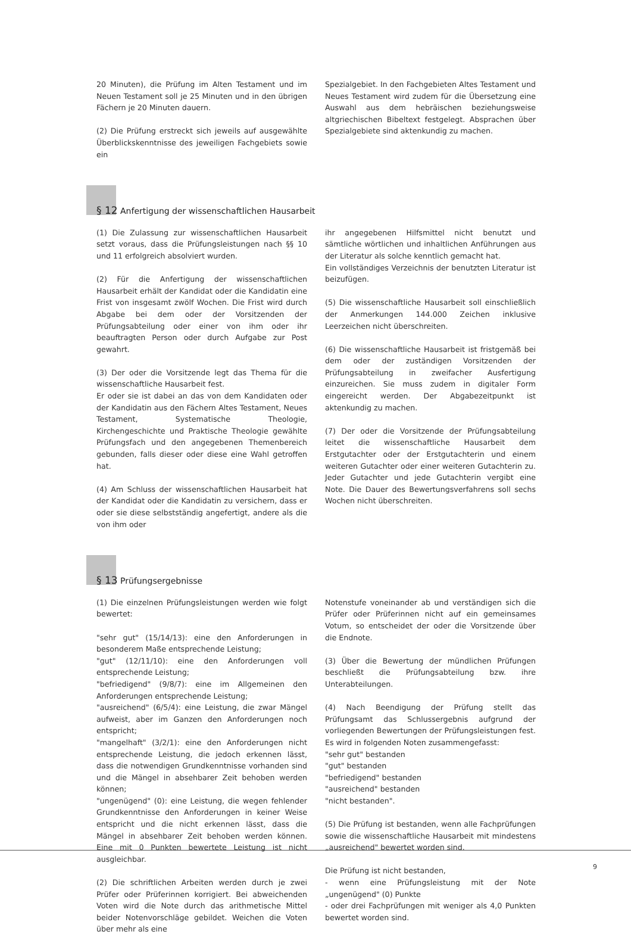20 Minuten), die Prüfung im Alten Testament und im Neuen Testament soll je 25 Minuten und in den übrigen Fächern je 20 Minuten dauern.
(2) Die Prüfung erstreckt sich jeweils auf ausgewählte Überblickskenntnisse des jeweiligen Fachgebiets sowie ein
Spezialgebiet. In den Fachgebieten Altes Testament und Neues Testament wird zudem für die Übersetzung eine Auswahl aus dem hebräischen beziehungsweise altgriechischen Bibeltext festgelegt. Absprachen über Spezialgebiete sind aktenkundig zu machen.
§ 12 Anfertigung der wissenschaftlichen Hausarbeit
(1) Die Zulassung zur wissenschaftlichen Hausarbeit setzt voraus, dass die Prüfungsleistungen nach §§ 10 und 11 erfolgreich absolviert wurden.
(2) Für die Anfertigung der wissenschaftlichen Hausarbeit erhält der Kandidat oder die Kandidatin eine Frist von insgesamt zwölf Wochen. Die Frist wird durch Abgabe bei dem oder der Vorsitzenden der Prüfungsabteilung oder einer von ihm oder ihr beauftragten Person oder durch Aufgabe zur Post gewahrt.
(3) Der oder die Vorsitzende legt das Thema für die wissenschaftliche Hausarbeit fest.
Er oder sie ist dabei an das von dem Kandidaten oder der Kandidatin aus den Fächern Altes Testament, Neues Testament, Systematische Theologie, Kirchengeschichte und Praktische Theologie gewählte Prüfungsfach und den angegebenen Themenbereich gebunden, falls dieser oder diese eine Wahl getroffen hat.
(4) Am Schluss der wissenschaftlichen Hausarbeit hat der Kandidat oder die Kandidatin zu versichern, dass er oder sie diese selbstständig angefertigt, andere als die von ihm oder
ihr angegebenen Hilfsmittel nicht benutzt und sämtliche wörtlichen und inhaltlichen Anführungen aus der Literatur als solche kenntlich gemacht hat.
Ein vollständiges Verzeichnis der benutzten Literatur ist beizufügen.
(5) Die wissenschaftliche Hausarbeit soll einschließlich der Anmerkungen 144.000 Zeichen inklusive Leerzeichen nicht überschreiten.
(6) Die wissenschaftliche Hausarbeit ist fristgemäß bei dem oder der zuständigen Vorsitzenden der Prüfungsabteilung in zweifacher Ausfertigung einzureichen. Sie muss zudem in digitaler Form eingereicht werden. Der Abgabezeitpunkt ist aktenkundig zu machen.
(7) Der oder die Vorsitzende der Prüfungsabteilung leitet die wissenschaftliche Hausarbeit dem Erstgutachter oder der Erstgutachterin und einem weiteren Gutachter oder einer weiteren Gutachterin zu. Jeder Gutachter und jede Gutachterin vergibt eine Note. Die Dauer des Bewertungsverfahrens soll sechs Wochen nicht überschreiten.
§ 13 Prüfungsergebnisse
(1) Die einzelnen Prüfungsleistungen werden wie folgt bewertet:
"sehr gut" (15/14/13): eine den Anforderungen in besonderem Maße entsprechende Leistung;
"gut" (12/11/10): eine den Anforderungen voll entsprechende Leistung;
"befriedigend" (9/8/7): eine im Allgemeinen den Anforderungen entsprechende Leistung;
"ausreichend" (6/5/4): eine Leistung, die zwar Mängel aufweist, aber im Ganzen den Anforderungen noch entspricht;
"mangelhaft" (3/2/1): eine den Anforderungen nicht entsprechende Leistung, die jedoch erkennen lässt, dass die notwendigen Grundkenntnisse vorhanden sind und die Mängel in absehbarer Zeit behoben werden können;
"ungenügend" (0): eine Leistung, die wegen fehlender Grundkenntnisse den Anforderungen in keiner Weise entspricht und die nicht erkennen lässt, dass die Mängel in absehbarer Zeit behoben werden können. Eine mit 0 Punkten bewertete Leistung ist nicht ausgleichbar.
(2) Die schriftlichen Arbeiten werden durch je zwei Prüfer oder Prüferinnen korrigiert. Bei abweichenden Voten wird die Note durch das arithmetische Mittel beider Notenvorschläge gebildet. Weichen die Voten über mehr als eine
Notenstufe voneinander ab und verständigen sich die Prüfer oder Prüferinnen nicht auf ein gemeinsames Votum, so entscheidet der oder die Vorsitzende über die Endnote.
(3) Über die Bewertung der mündlichen Prüfungen beschließt die Prüfungsabteilung bzw. ihre Unterabteilungen.
(4) Nach Beendigung der Prüfung stellt das Prüfungsamt das Schlussergebnis aufgrund der vorliegenden Bewertungen der Prüfungsleistungen fest. Es wird in folgenden Noten zusammengefasst:
"sehr gut" bestanden
"gut" bestanden
"befriedigend" bestanden
"ausreichend" bestanden
"nicht bestanden".
(5) Die Prüfung ist bestanden, wenn alle Fachprüfungen sowie die wissenschaftliche Hausarbeit mit mindestens „ausreichend" bewertet worden sind.
Die Prüfung ist nicht bestanden,
- wenn eine Prüfungsleistung mit der Note „ungenügend" (0) Punkte
- oder drei Fachprüfungen mit weniger als 4,0 Punkten bewertet worden sind.
9